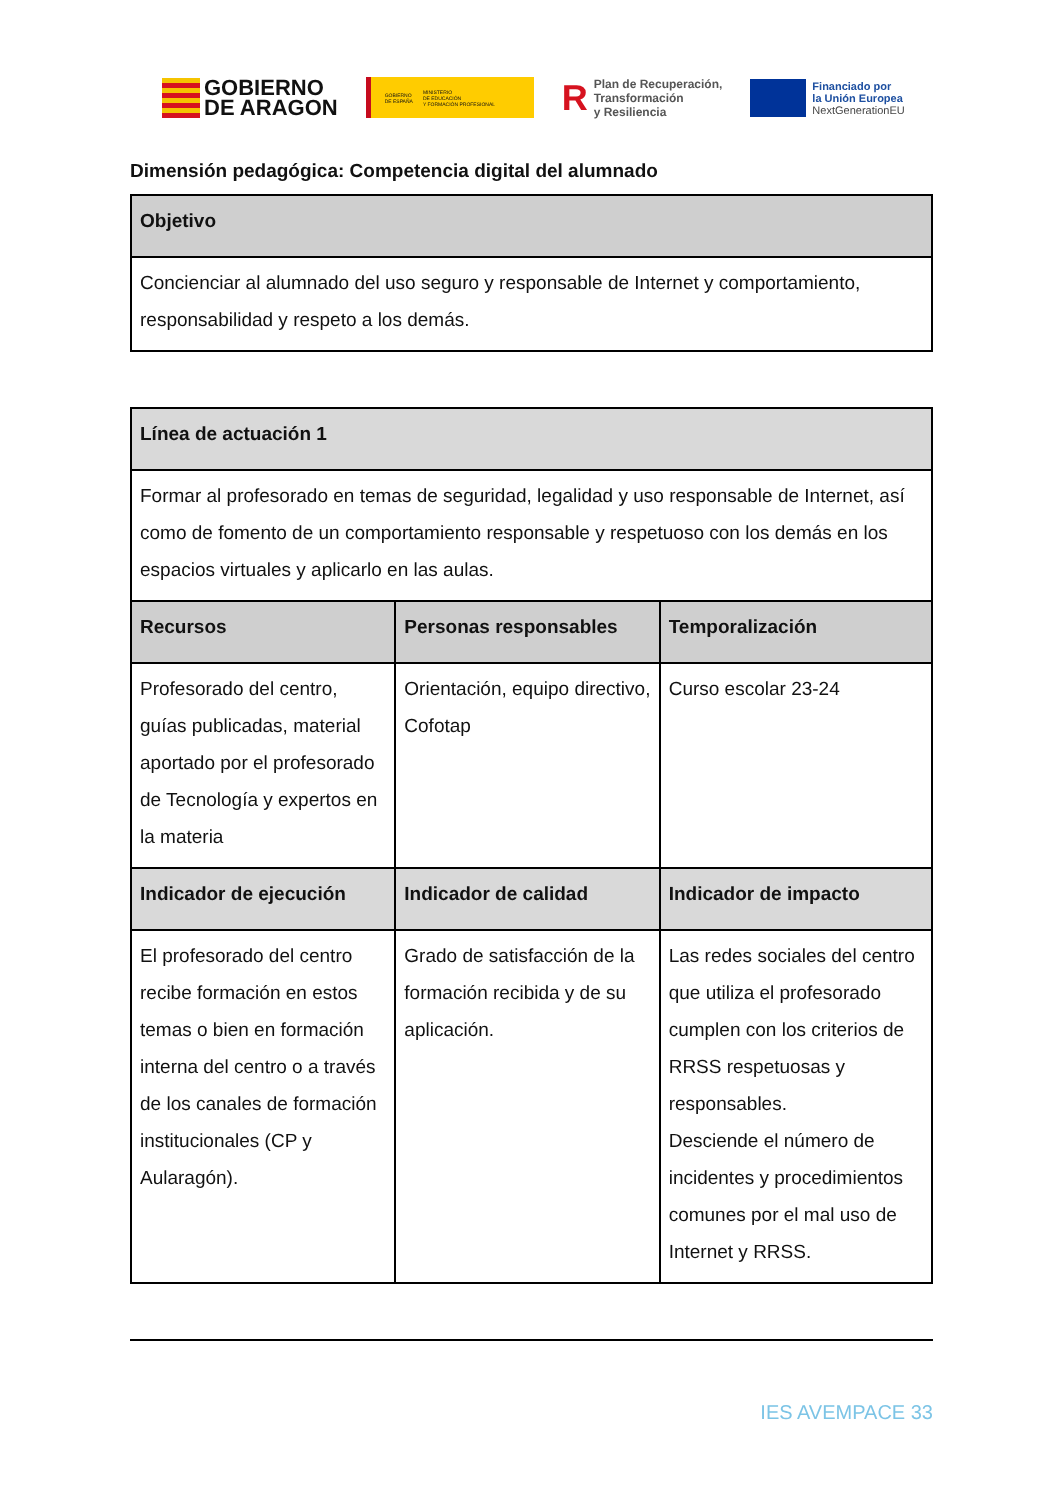GOBIERNO
DE ARAGON
GOBIERNO
DE ESPAÑA MINISTERIO
DE EDUCACIÓN
Y FORMACIÓN PROFESIONAL
R Plan de Recuperación,
Transformación
y Resiliencia
Financiado por
la Unión Europea
NextGenerationEU
Dimensión pedagógica: Competencia digital del alumnado
| Objetivo |
| --- |
| Concienciar al alumnado del uso seguro y responsable de Internet y comportamiento, responsabilidad y respeto a los demás. |
| Línea de actuación 1 | | |
| --- | --- | --- |
| Formar al profesorado en temas de seguridad, legalidad y uso responsable de Internet, así como de fomento de un comportamiento responsable y respetuoso con los demás en los espacios virtuales y aplicarlo en las aulas. | | |
| Recursos | Personas responsables | Temporalización |
| Profesorado del centro, guías publicadas, material aportado por el profesorado de Tecnología y expertos en la materia | Orientación, equipo directivo, Cofotap | Curso escolar 23-24 |
| Indicador de ejecución | Indicador de calidad | Indicador de impacto |
| El profesorado del centro recibe formación en estos temas o bien en formación interna del centro o a través de los canales de formación institucionales (CP y Aularagón). | Grado de satisfacción de la formación recibida y de su aplicación. | Las redes sociales del centro que utiliza el profesorado cumplen con los criterios de RRSS respetuosas y responsables. Desciende el número de incidentes y procedimientos comunes por el mal uso de Internet y RRSS. |
IES AVEMPACE 33